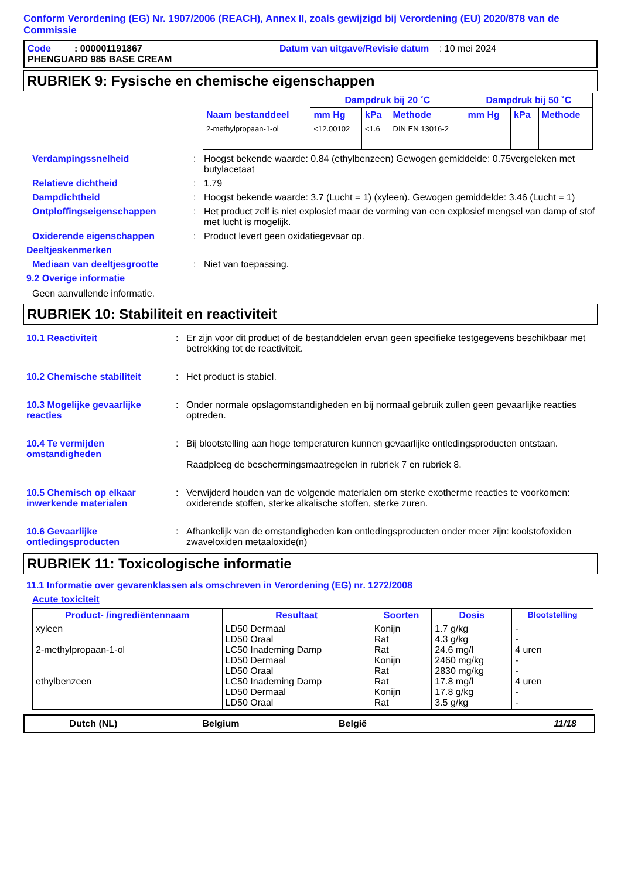Conform Verordening (EG) Nr. 1907/2006 (REACH), Annex II, zoals gewijzigd bij Verordening (EU) 2020/878 van de Commissie
Code : 000001191867 Datum van uitgave/Revisie datum : 10 mei 2024
PHENGUARD 985 BASE CREAM
RUBRIEK 9: Fysische en chemische eigenschappen
| Naam bestanddeel | Dampdruk bij 20 ˚C | | | Dampdruk bij 50 ˚C | | |
| --- | --- | --- | --- | --- | --- | --- |
| | mm Hg | kPa | Methode | mm Hg | kPa | Methode |
| 2-methylpropaan-1-ol | <12.00102 | <1.6 | DIN EN 13016-2 | | | |
Verdampingssnelheid : Hoogst bekende waarde: 0.84 (ethylbenzeen) Gewogen gemiddelde: 0.75vergeleken met butylacetaat
Relatieve dichtheid : 1.79
Dampdichtheid : Hoogst bekende waarde: 3.7 (Lucht = 1) (xyleen). Gewogen gemiddelde: 3.46 (Lucht = 1)
Ontploffingseigenschappen : Het product zelf is niet explosief maar de vorming van een explosief mengsel van damp of stof met lucht is mogelijk.
Oxiderende eigenschappen : Product levert geen oxidatiegevaar op.
Deeltjeskenmerken
Mediaan van deeltjesgrootte : Niet van toepassing.
9.2 Overige informatie
Geen aanvullende informatie.
RUBRIEK 10: Stabiliteit en reactiviteit
10.1 Reactiviteit : Er zijn voor dit product of de bestanddelen ervan geen specifieke testgegevens beschikbaar met betrekking tot de reactiviteit.
10.2 Chemische stabiliteit : Het product is stabiel.
10.3 Mogelijke gevaarlijke reacties
: Onder normale opslagomstandigheden en bij normaal gebruik zullen geen gevaarlijke reacties optreden.
10.4 Te vermijden omstandigheden
: Bij blootstelling aan hoge temperaturen kunnen gevaarlijke ontledingsproducten ontstaan.
Raadpleeg de beschermingsmaatregelen in rubriek 7 en rubriek 8.
10.5 Chemisch op elkaar inwerkende materialen
: Verwijderd houden van de volgende materialen om sterke exotherme reacties te voorkomen: oxiderende stoffen, sterke alkalische stoffen, sterke zuren.
10.6 Gevaarlijke ontledingsproducten
: Afhankelijk van de omstandigheden kan ontledingsproducten onder meer zijn: koolstofoxiden zwaveloxiden metaaloxide(n)
RUBRIEK 11: Toxicologische informatie
11.1 Informatie over gevarenklassen als omschreven in Verordening (EG) nr. 1272/2008
Acute toxiciteit
| Product- /ingrediëntennaam | Resultaat | Soorten | Dosis | Blootstelling |
| --- | --- | --- | --- | --- |
| xyleen 2-methylpropaan-1-ol ethylbenzeen | LD50 Dermaal LD50 Oraal LC50 Inademing Damp LD50 Dermaal LD50 Oraal LC50 Inademing Damp LD50 Dermaal LD50 Oraal | Konijn Rat Rat Konijn Rat Rat Konijn Rat | 1.7 g/kg 4.3 g/kg 24.6 mg/l 2460 mg/kg 2830 mg/kg 17.8 mg/l 17.8 g/kg 3.5 g/kg | - - 4 uren - - 4 uren - - |
Dutch (NL) Belgium België 11/18